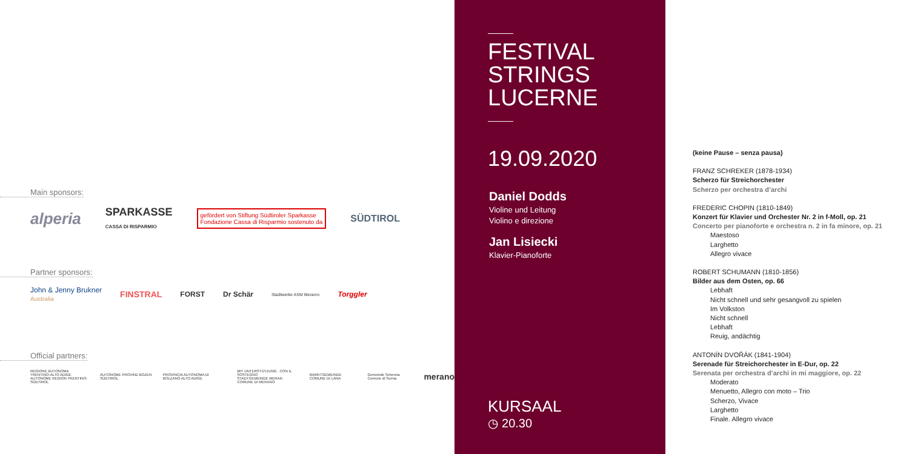Main sponsors:
alperia SPARKASSE
CASSA DI RISPARMIO gefördert von Stiftung Südtiroler Sparkasse
Fondazione Cassa di Risparmio sostenuto da SÜDTIROL
Partner sponsors:
John & Jenny Brukner
Australia FINSTRAL FORST Dr Schär Stadtwerke ASM Meran/o Torggler
Official partners:
REGIONE AUTONOMA TRENTINO-ALTO ADIGE
AUTONOME REGION TRENTINO-SÜDTIROL AUTONOME PROVINZ BOZEN SÜDTIROL PROVINCIA AUTONOMA DI BOLZANO ALTO ADIGE MIT UNTERSTÜTZUNG . CON IL SOSTEGNO
STADTGEMEINDE MERAN COMUNE DI MERANO MARKTGEMEINDE COMUNE DI LANA Gemeinde Schenna Comune di Scena merano
FESTIVAL
STRINGS
LUCERNE
19.09.2020
Daniel Dodds
Violine und Leitung
Violino e direzione
Jan Lisiecki
Klavier-Pianoforte
KURSAAL
◷ 20.30
(keine Pause – senza pausa)
FRANZ SCHREKER (1878-1934)
Scherzo für Streichorchester
Scherzo per orchestra d’archi
FREDERIC CHOPIN (1810-1849)
Konzert für Klavier und Orchester Nr. 2 in f-Moll, op. 21
Concerto per pianoforte e orchestra n. 2 in fa minore, op. 21
Maestoso
Larghetto
Allegro vivace
ROBERT SCHUMANN (1810-1856)
Bilder aus dem Osten, op. 66
Lebhaft
Nicht schnell und sehr gesangvoll zu spielen
Im Volkston
Nicht schnell
Lebhaft
Reuig, andächtig
ANTONÍN DVOŘÁK (1841-1904)
Serenade für Streichorchester in E-Dur, op. 22
Serenata per orchestra d’archi in mi maggiore, op. 22
Moderato
Menuetto, Allegro con moto – Trio
Scherzo, Vivace
Larghetto
Finale. Allegro vivace